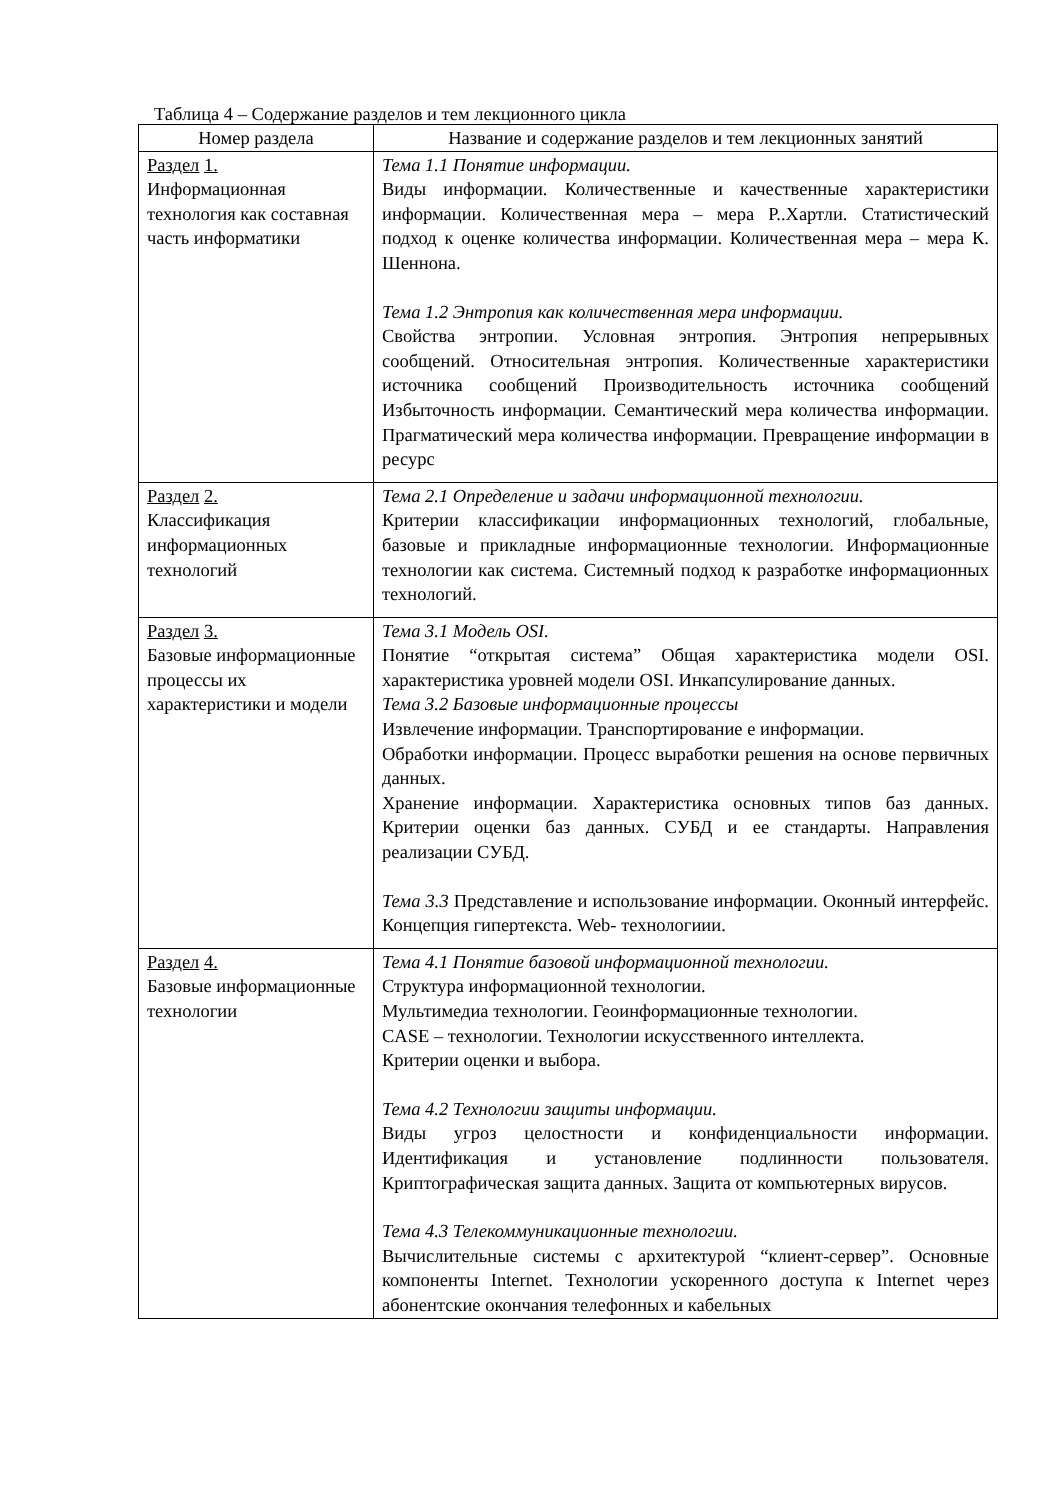Таблица 4 – Содержание разделов и тем лекционного цикла
| Номер раздела | Название и содержание разделов и тем лекционных занятий |
| --- | --- |
| Раздел 1. Информационная технология как составная часть информатики | Тема 1.1 Понятие информации. Виды информации. Количественные и качественные характеристики информации. Количественная мера – мера Р..Хартли. Статистический подход к оценке количества информации. Количественная мера – мера К. Шеннона. Тема 1.2 Энтропия как количественная мера информации. Свойства энтропии. Условная энтропия. Энтропия непрерывных сообщений. Относительная энтропия. Количественные характеристики источника сообщений Производительность источника сообщений Избыточность информации. Семантический мера количества информации. Прагматический мера количества информации. Превращение информации в ресурс |
| Раздел 2. Классификация информационных технологий | Тема 2.1 Определение и задачи информационной технологии. Критерии классификации информационных технологий, глобальные, базовые и прикладные информационные технологии. Информационные технологии как система. Системный подход к разработке информационных технологий. |
| Раздел 3. Базовые информационные процессы их характеристики и модели | Тема 3.1 Модель OSI. Понятие “открытая система” Общая характеристика модели OSI. характеристика уровней модели OSI. Инкапсулирование данных. Тема 3.2 Базовые информационные процессы Извлечение информации. Транспортирование е информации. Обработки информации. Процесс выработки решения на основе первичных данных. Хранение информации. Характеристика основных типов баз данных. Критерии оценки баз данных. СУБД и ее стандарты. Направления реализации СУБД. Тема 3.3 Представление и использование информации. Оконный интерфейс. Концепция гипертекста. Web- технологиии. |
| Раздел 4. Базовые информационные технологии | Тема 4.1 Понятие базовой информационной технологии. Структура информационной технологии. Мультимедиа технологии. Геоинформационные технологии. CASE – технологии. Технологии искусственного интеллекта. Критерии оценки и выбора. Тема 4.2 Технологии защиты информации. Виды угроз целостности и конфиденциальности информации. Идентификация и установление подлинности пользователя. Криптографическая защита данных. Защита от компьютерных вирусов. Тема 4.3 Телекоммуникационные технологии. Вычислительные системы с архитектурой “клиент-сервер”. Основные компоненты Internet. Технологии ускоренного доступа к Internet через абонентские окончания телефонных и кабельных |